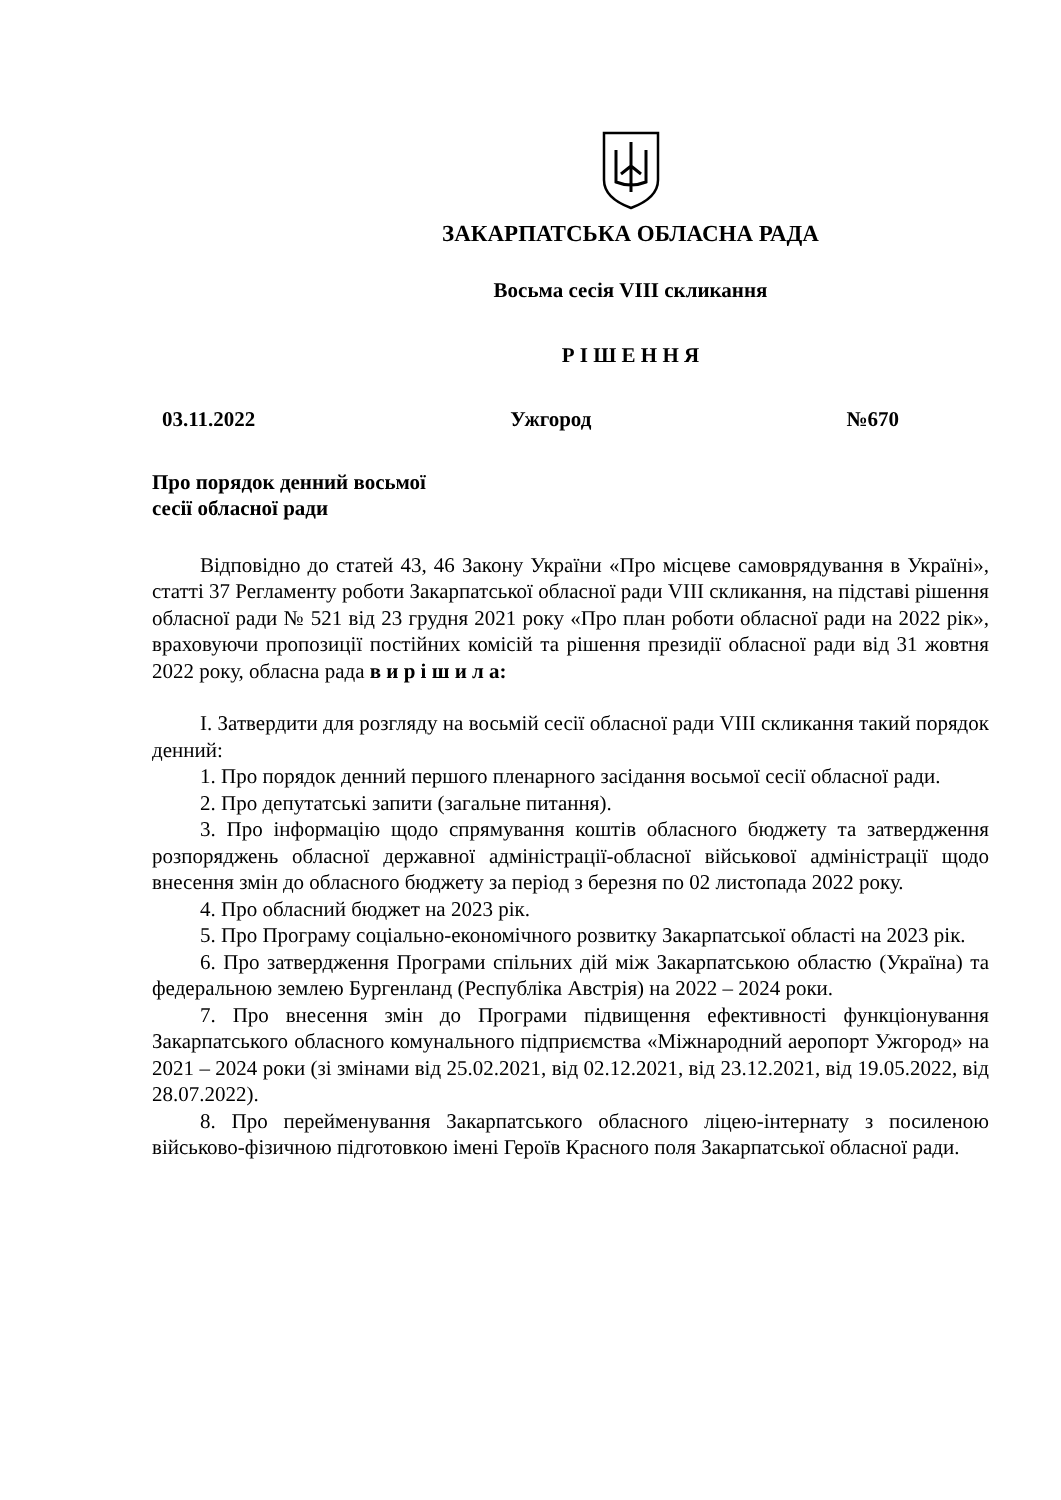ЗАКАРПАТСЬКА ОБЛАСНА РАДА
Восьма сесія VIII скликання
Р І Ш Е Н Н Я
03.11.2022 Ужгород №670
Про порядок денний восьмої
сесії обласної ради
Відповідно до статей 43, 46 Закону України «Про місцеве самоврядування в Україні», статті 37 Регламенту роботи Закарпатської обласної ради VIII скликання, на підставі рішення обласної ради № 521 від 23 грудня 2021 року «Про план роботи обласної ради на 2022 рік», враховуючи пропозиції постійних комісій та рішення президії обласної ради від 31 жовтня 2022 року, обласна рада в и р і ш и л а:
І. Затвердити для розгляду на восьмій сесії обласної ради VIII скликання такий порядок денний:
1. Про порядок денний першого пленарного засідання восьмої сесії обласної ради.
2. Про депутатські запити (загальне питання).
3. Про інформацію щодо спрямування коштів обласного бюджету та затвердження розпоряджень обласної державної адміністрації-обласної військової адміністрації щодо внесення змін до обласного бюджету за період з березня по 02 листопада 2022 року.
4. Про обласний бюджет на 2023 рік.
5. Про Програму соціально-економічного розвитку Закарпатської області на 2023 рік.
6. Про затвердження Програми спільних дій між Закарпатською областю (Україна) та федеральною землею Бургенланд (Республіка Австрія) на 2022 – 2024 роки.
7. Про внесення змін до Програми підвищення ефективності функціонування Закарпатського обласного комунального підприємства «Міжнародний аеропорт Ужгород» на 2021 – 2024 роки (зі змінами від 25.02.2021, від 02.12.2021, від 23.12.2021, від 19.05.2022, від 28.07.2022).
8. Про перейменування Закарпатського обласного ліцею-інтернату з посиленою військово-фізичною підготовкою імені Героїв Красного поля Закарпатської обласної ради.